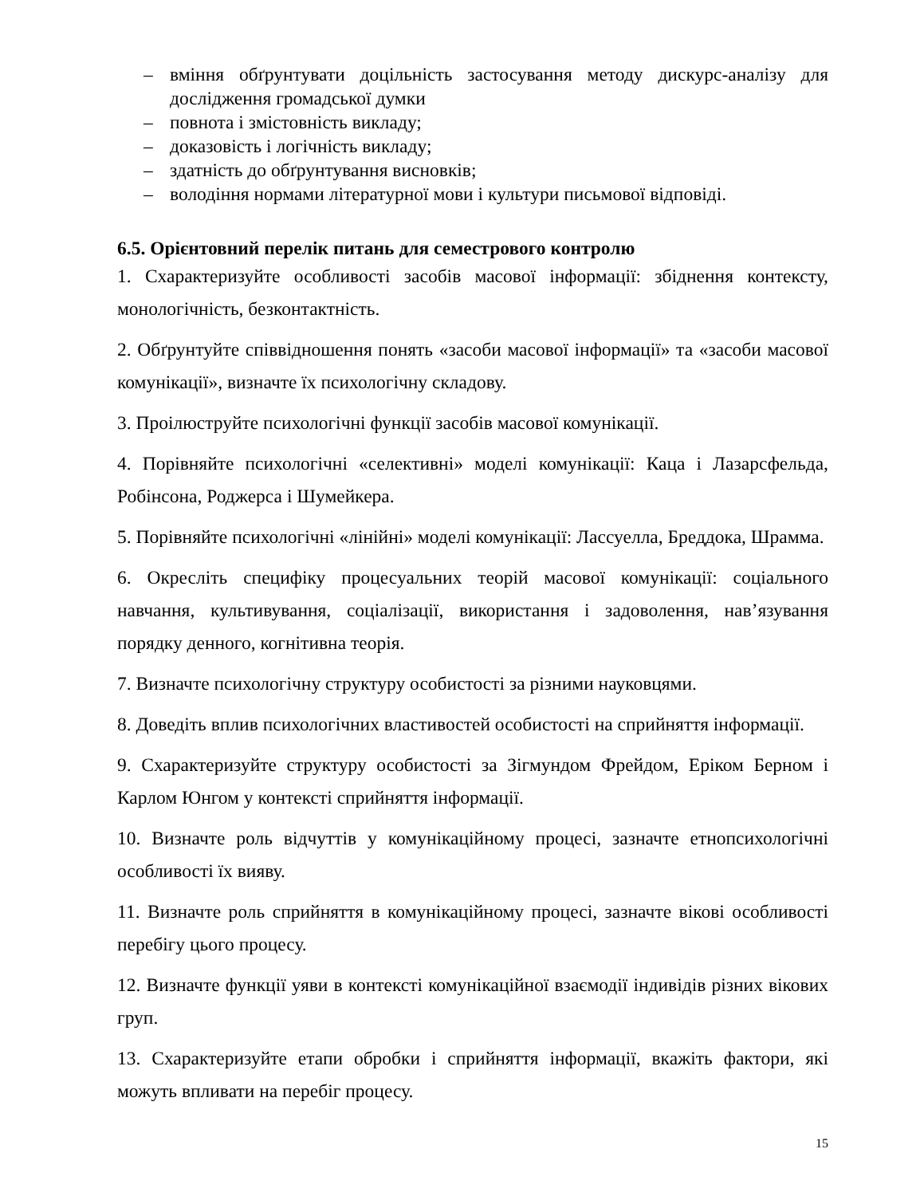– вміння обґрунтувати доцільність застосування методу дискурс-аналізу для дослідження громадської думки
– повнота і змістовність викладу;
– доказовість і логічність викладу;
– здатність до обґрунтування висновків;
– володіння нормами літературної мови і культури письмової відповіді.
6.5. Орієнтовний перелік питань для семестрового контролю
1. Схарактеризуйте особливості засобів масової інформації: збіднення контексту, монологічність, безконтактність.
2. Обґрунтуйте співвідношення понять «засоби масової інформації» та «засоби масової комунікації», визначте їх психологічну складову.
3. Проілюструйте психологічні функції засобів масової комунікації.
4. Порівняйте психологічні «селективні» моделі комунікації: Каца і Лазарсфельда, Робінсона, Роджерса і Шумейкера.
5. Порівняйте психологічні «лінійні» моделі комунікації: Лассуелла, Бреддока, Шрамма.
6. Окресліть специфіку процесуальних теорій масової комунікації: соціального навчання, культивування, соціалізації, використання і задоволення, нав’язування порядку денного, когнітивна теорія.
7. Визначте психологічну структуру особистості за різними науковцями.
8. Доведіть вплив психологічних властивостей особистості на сприйняття інформації.
9. Схарактеризуйте структуру особистості за Зігмундом Фрейдом, Еріком Берном і Карлом Юнгом у контексті сприйняття інформації.
10. Визначте роль відчуттів у комунікаційному процесі, зазначте етнопсихологічні особливості їх вияву.
11. Визначте роль сприйняття в комунікаційному процесі, зазначте вікові особливості перебігу цього процесу.
12. Визначте функції уяви в контексті комунікаційної взаємодії індивідів різних вікових груп.
13. Схарактеризуйте етапи обробки і сприйняття інформації, вкажіть фактори, які можуть впливати на перебіг процесу.
15